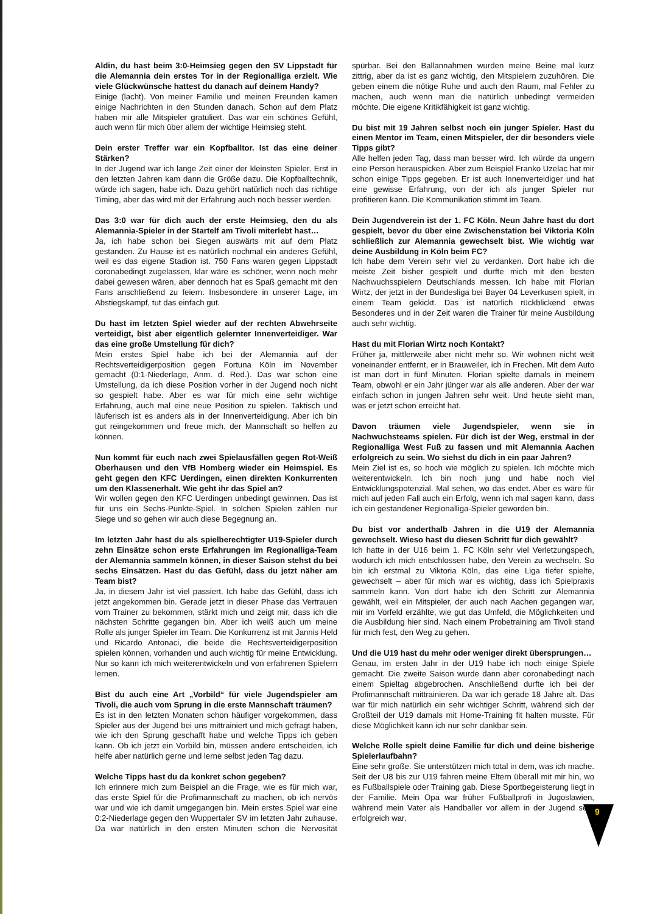Aldin, du hast beim 3:0-Heimsieg gegen den SV Lippstadt für die Alemannia dein erstes Tor in der Regionalliga erzielt. Wie viele Glückwünsche hattest du danach auf deinem Handy?
Einige (lacht). Von meiner Familie und meinen Freunden kamen einige Nachrichten in den Stunden danach. Schon auf dem Platz haben mir alle Mitspieler gratuliert. Das war ein schönes Gefühl, auch wenn für mich über allem der wichtige Heimsieg steht.
Dein erster Treffer war ein Kopfballtor. Ist das eine deiner Stärken?
In der Jugend war ich lange Zeit einer der kleinsten Spieler. Erst in den letzten Jahren kam dann die Größe dazu. Die Kopfballtechnik, würde ich sagen, habe ich. Dazu gehört natürlich noch das richtige Timing, aber das wird mit der Erfahrung auch noch besser werden.
Das 3:0 war für dich auch der erste Heimsieg, den du als Alemannia-Spieler in der Startelf am Tivoli miterlebt hast…
Ja, ich habe schon bei Siegen auswärts mit auf dem Platz gestanden. Zu Hause ist es natürlich nochmal ein anderes Gefühl, weil es das eigene Stadion ist. 750 Fans waren gegen Lippstadt coronabedingt zugelassen, klar wäre es schöner, wenn noch mehr dabei gewesen wären, aber dennoch hat es Spaß gemacht mit den Fans anschließend zu feiern. Insbesondere in unserer Lage, im Abstiegskampf, tut das einfach gut.
Du hast im letzten Spiel wieder auf der rechten Abwehrseite verteidigt, bist aber eigentlich gelernter Innenverteidiger. War das eine große Umstellung für dich?
Mein erstes Spiel habe ich bei der Alemannia auf der Rechtsverteidigerposition gegen Fortuna Köln im November gemacht (0:1-Niederlage, Anm. d. Red.). Das war schon eine Umstellung, da ich diese Position vorher in der Jugend noch nicht so gespielt habe. Aber es war für mich eine sehr wichtige Erfahrung, auch mal eine neue Position zu spielen. Taktisch und läuferisch ist es anders als in der Innenverteidigung. Aber ich bin gut reingekommen und freue mich, der Mannschaft so helfen zu können.
Nun kommt für euch nach zwei Spielausfällen gegen Rot-Weiß Oberhausen und den VfB Homberg wieder ein Heimspiel. Es geht gegen den KFC Uerdingen, einen direkten Konkurrenten um den Klassenerhalt. Wie geht ihr das Spiel an?
Wir wollen gegen den KFC Uerdingen unbedingt gewinnen. Das ist für uns ein Sechs-Punkte-Spiel. In solchen Spielen zählen nur Siege und so gehen wir auch diese Begegnung an.
Im letzten Jahr hast du als spielberechtigter U19-Spieler durch zehn Einsätze schon erste Erfahrungen im Regionalliga-Team der Alemannia sammeln können, in dieser Saison stehst du bei sechs Einsätzen. Hast du das Gefühl, dass du jetzt näher am Team bist?
Ja, in diesem Jahr ist viel passiert. Ich habe das Gefühl, dass ich jetzt angekommen bin. Gerade jetzt in dieser Phase das Vertrauen vom Trainer zu bekommen, stärkt mich und zeigt mir, dass ich die nächsten Schritte gegangen bin. Aber ich weiß auch um meine Rolle als junger Spieler im Team. Die Konkurrenz ist mit Jannis Held und Ricardo Antonaci, die beide die Rechtsverteidigerposition spielen können, vorhanden und auch wichtig für meine Entwicklung. Nur so kann ich mich weiterentwickeln und von erfahrenen Spielern lernen.
Bist du auch eine Art „Vorbild“ für viele Jugendspieler am Tivoli, die auch vom Sprung in die erste Mannschaft träumen?
Es ist in den letzten Monaten schon häufiger vorgekommen, dass Spieler aus der Jugend bei uns mittrainiert und mich gefragt haben, wie ich den Sprung geschafft habe und welche Tipps ich geben kann. Ob ich jetzt ein Vorbild bin, müssen andere entscheiden, ich helfe aber natürlich gerne und lerne selbst jeden Tag dazu.
Welche Tipps hast du da konkret schon gegeben?
Ich erinnere mich zum Beispiel an die Frage, wie es für mich war, das erste Spiel für die Profimannschaft zu machen, ob ich nervös war und wie ich damit umgegangen bin. Mein erstes Spiel war eine 0:2-Niederlage gegen den Wuppertaler SV im letzten Jahr zuhause. Da war natürlich in den ersten Minuten schon die Nervosität spürbar. Bei den Ballannahmen wurden meine Beine mal kurz zittrig, aber da ist es ganz wichtig, den Mitspielern zuzuhören. Die geben einem die nötige Ruhe und auch den Raum, mal Fehler zu machen, auch wenn man die natürlich unbedingt vermeiden möchte. Die eigene Kritikfähigkeit ist ganz wichtig.
Du bist mit 19 Jahren selbst noch ein junger Spieler. Hast du einen Mentor im Team, einen Mitspieler, der dir besonders viele Tipps gibt?
Alle helfen jeden Tag, dass man besser wird. Ich würde da ungern eine Person herauspicken. Aber zum Beispiel Franko Uzelac hat mir schon einige Tipps gegeben. Er ist auch Innenverteidiger und hat eine gewisse Erfahrung, von der ich als junger Spieler nur profitieren kann. Die Kommunikation stimmt im Team.
Dein Jugendverein ist der 1. FC Köln. Neun Jahre hast du dort gespielt, bevor du über eine Zwischenstation bei Viktoria Köln schließlich zur Alemannia gewechselt bist. Wie wichtig war deine Ausbildung in Köln beim FC?
Ich habe dem Verein sehr viel zu verdanken. Dort habe ich die meiste Zeit bisher gespielt und durfte mich mit den besten Nachwuchsspielern Deutschlands messen. Ich habe mit Florian Wirtz, der jetzt in der Bundesliga bei Bayer 04 Leverkusen spielt, in einem Team gekickt. Das ist natürlich rückblickend etwas Besonderes und in der Zeit waren die Trainer für meine Ausbildung auch sehr wichtig.
Hast du mit Florian Wirtz noch Kontakt?
Früher ja, mittlerweile aber nicht mehr so. Wir wohnen nicht weit voneinander entfernt, er in Brauweiler, ich in Frechen. Mit dem Auto ist man dort in fünf Minuten. Florian spielte damals in meinem Team, obwohl er ein Jahr jünger war als alle anderen. Aber der war einfach schon in jungen Jahren sehr weit. Und heute sieht man, was er jetzt schon erreicht hat.
Davon träumen viele Jugendspieler, wenn sie in Nachwuchsteams spielen. Für dich ist der Weg, erstmal in der Regionalliga West Fuß zu fassen und mit Alemannia Aachen erfolgreich zu sein. Wo siehst du dich in ein paar Jahren?
Mein Ziel ist es, so hoch wie möglich zu spielen. Ich möchte mich weiterentwickeln. Ich bin noch jung und habe noch viel Entwicklungspotenzial. Mal sehen, wo das endet. Aber es wäre für mich auf jeden Fall auch ein Erfolg, wenn ich mal sagen kann, dass ich ein gestandener Regionalliga-Spieler geworden bin.
Du bist vor anderthalb Jahren in die U19 der Alemannia gewechselt. Wieso hast du diesen Schritt für dich gewählt?
Ich hatte in der U16 beim 1. FC Köln sehr viel Verletzungspech, wodurch ich mich entschlossen habe, den Verein zu wechseln. So bin ich erstmal zu Viktoria Köln, das eine Liga tiefer spielte, gewechselt – aber für mich war es wichtig, dass ich Spielpraxis sammeln kann. Von dort habe ich den Schritt zur Alemannia gewählt, weil ein Mitspieler, der auch nach Aachen gegangen war, mir im Vorfeld erzählte, wie gut das Umfeld, die Möglichkeiten und die Ausbildung hier sind. Nach einem Probetraining am Tivoli stand für mich fest, den Weg zu gehen.
Und die U19 hast du mehr oder weniger direkt übersprungen…
Genau, im ersten Jahr in der U19 habe ich noch einige Spiele gemacht. Die zweite Saison wurde dann aber coronabedingt nach einem Spieltag abgebrochen. Anschließend durfte ich bei der Profimannschaft mittrainieren. Da war ich gerade 18 Jahre alt. Das war für mich natürlich ein sehr wichtiger Schritt, während sich der Großteil der U19 damals mit Home-Training fit halten musste. Für diese Möglichkeit kann ich nur sehr dankbar sein.
Welche Rolle spielt deine Familie für dich und deine bisherige Spielerlaufbahn?
Eine sehr große. Sie unterstützen mich total in dem, was ich mache. Seit der U8 bis zur U19 fahren meine Eltern überall mit mir hin, wo es Fußballspiele oder Training gab. Diese Sportbegeisterung liegt in der Familie. Mein Opa war früher Fußballprofi in Jugoslawien, während mein Vater als Handballer vor allem in der Jugend sehr erfolgreich war.
9